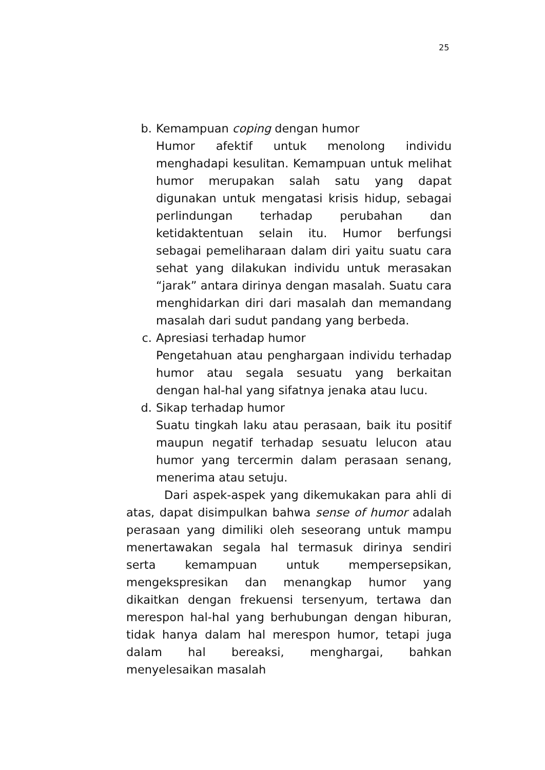25
b. Kemampuan coping dengan humor
Humor afektif untuk menolong individu menghadapi kesulitan. Kemampuan untuk melihat humor merupakan salah satu yang dapat digunakan untuk mengatasi krisis hidup, sebagai perlindungan terhadap perubahan dan ketidaktentuan selain itu. Humor berfungsi sebagai pemeliharaan dalam diri yaitu suatu cara sehat yang dilakukan individu untuk merasakan “jarak” antara dirinya dengan masalah. Suatu cara menghidarkan diri dari masalah dan memandang masalah dari sudut pandang yang berbeda.
c. Apresiasi terhadap humor
Pengetahuan atau penghargaan individu terhadap humor atau segala sesuatu yang berkaitan dengan hal-hal yang sifatnya jenaka atau lucu.
d. Sikap terhadap humor
Suatu tingkah laku atau perasaan, baik itu positif maupun negatif terhadap sesuatu lelucon atau humor yang tercermin dalam perasaan senang, menerima atau setuju.
Dari aspek-aspek yang dikemukakan para ahli di atas, dapat disimpulkan bahwa sense of humor adalah perasaan yang dimiliki oleh seseorang untuk mampu menertawakan segala hal termasuk dirinya sendiri serta kemampuan untuk mempersepsikan, mengekspresikan dan menangkap humor yang dikaitkan dengan frekuensi tersenyum, tertawa dan merespon hal-hal yang berhubungan dengan hiburan, tidak hanya dalam hal merespon humor, tetapi juga dalam hal bereaksi, menghargai, bahkan menyelesaikan masalah